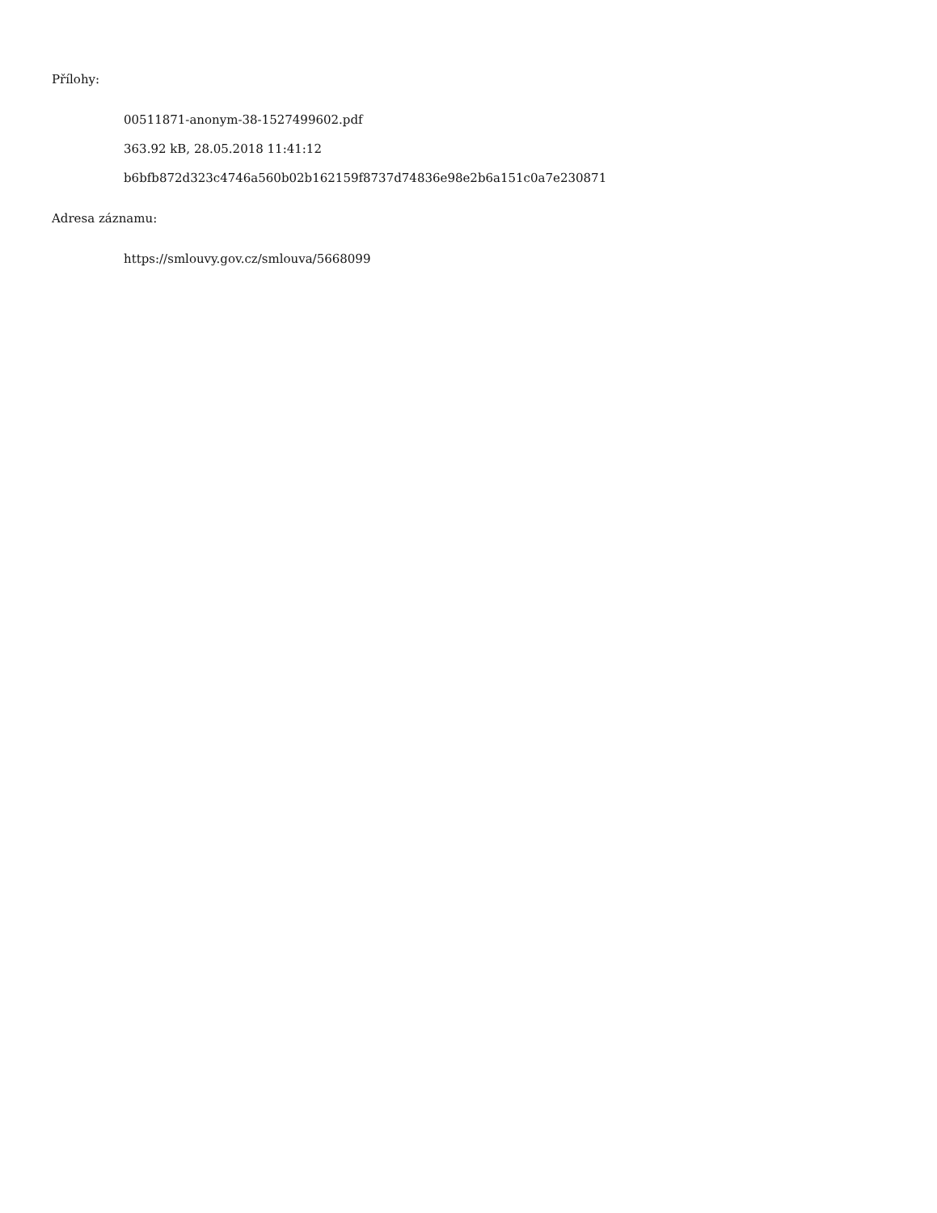Přílohy:
00511871-anonym-38-1527499602.pdf
363.92 kB, 28.05.2018 11:41:12
b6bfb872d323c4746a560b02b162159f8737d74836e98e2b6a151c0a7e230871
Adresa záznamu:
https://smlouvy.gov.cz/smlouva/5668099